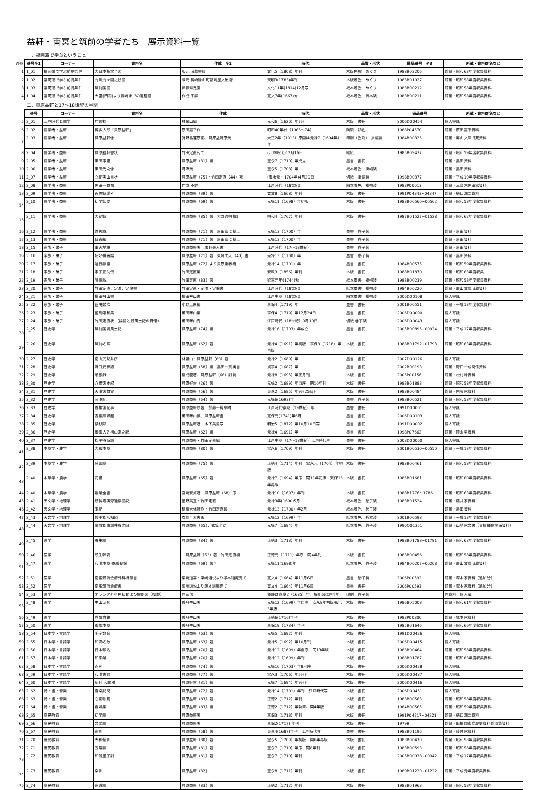益軒・南冥と筑前の学者たち　展示資料一覧
一、福岡藩で学ぶということ
| 通番 | 番号※1 | コーナー | 資料名 | 作成 ※2 | 時代 | 品質・形状 | 備品番号 ※3 | 所蔵・資料群名など |
| --- | --- | --- | --- | --- | --- | --- | --- | --- |
| 1 | 1_01 | 福岡藩で学ぶ前提条件 | 大日本指掌全図 | 版元:浪華書籍 | 文化5（1808）年刊 | 木版色摺 めくり | 1988B02206 | 館蔵・昭和63年度収集資料 |
| 2 | 1_02 | 福岡藩で学ぶ前提条件 | 九州九ヶ国之絵図 | 版元:長崎勝山町冨嶋屋文治衛 | 天明3(1783)年刊 | 木版着色 めくり | 1983B01927 | 館蔵・昭和58年度収集資料 |
| 3 | 1_03 | 福岡藩で学ぶ前提条件 | 筑前国図 | 伊藤常足画 | 文化11年(1814)12月写 | 紙本着色 めくり | 1983B00212 | 館蔵・昭和58年度収集資料 |
| 4 | 1_04 | 福岡藩で学ぶ前提条件 | 大里(門司)より長崎までの道程図 | 作成:不詳 | 寛文7年(1667)ヵ | 紙本着色 折本装 | 1983B00211 | 館蔵・昭和58年度収集資料 |
二、貝原益軒と17～18世紀の学問
| | 番号 | コーナー | 資料名 | 作成 | 時代 | 品質・形状 | 備品番号 | 所蔵・資料群名など |
| --- | --- | --- | --- | --- | --- | --- | --- | --- |
| 5 | 2_01 | 江戸時代と儒学 | 巵言抄 | 林羅山編 | 元和6（1620）年7月 | 木版 書冊 | 2006D00454 | 個人寄託 |
| 6 | 2_02 | 儒学者・益軒 | 博多人形「貝原益軒」 | 原田嘉平作 | 昭和40年代（1965～74） | 陶製 彩色 | 1988P04570 | 館蔵・原田嘉平資料 |
| 7 | 2_03 | 儒学者・益軒 | 貝原益軒像 | 狩野昌運原画、貝原益軒原賛 | 大正2年（1913）原画は元禄7（1694年）年 | 印刷（色刷） 掛幅装 | 1984B00325 | 館蔵・屏山文庫旧蔵資料 |
| 8 | 2_04 | 儒学者・益軒 | 貝原益軒書状 | 竹田定直宛て | (江戸時代)12月16日 | 継紙 | 1985B09437 | 館蔵・昭和59年度収集資料 |
| 9 | 2_05 | 儒学者・益軒 | 黒田家譜 | 貝原益軒（81）編 | 宝永7（1710）年成立 | 墨書 書冊 | | 館蔵・黒田資料 |
| 10 | 2_06 | 儒学者・益軒 | 黒田光之像 | 月潭賛 | 宝永5（1708）年 | 紙本着色 掛幅装 | | 館蔵・黒田資料 |
| 11 | 2_07 | 儒学者・益軒 | 立花実山書状 | 貝原益軒（75）・竹田定直（44）宛 | (宝永元・1704年)4月20日 | 切紙 掛幅装 | 1998B00377 | 館蔵・平成10年度収集資料 |
| 12 | 2_08 | 儒学者・益軒 | 黒田一貫像 | 作成:不詳 | 江戸時代（18世紀） | 絹本着色 掛幅装 | 1983P00013 | 館蔵・三奈木黒田家資料 |
| 13 | 2_09 | 儒学者・益軒 | 近思録備考 | 貝原益軒（39）著 | 寛文8（1668）年刊 | 木版 書冊 | 1991P04343~04347 | 館蔵・樋口潤二資料 |
| 14 | 2_10 | 儒学者・益軒 | 初学知要 | 貝原益軒（69）著 | 元禄11（1698）年初版 | 木版 書冊 | 1983B00560~00562 | 館蔵・昭和58年度収集資料 |
| 15 | 2_11 | 儒学者・益軒 | 大疑録 | 貝原益軒（85）著 大野通明校訂 | 明和4（1767）年刊 | 木版 書冊 | 1987B01527~01528 | 館蔵・昭和62年度収集資料 |
| 16 | 2_12 | 儒学者・益軒 | 為善説 | 貝原益軒（71）著 黒田家に献上 | 元禄13（1700）年 | 墨書 巻子装 | | 館蔵・黒田資料 |
| 17 | 2_13 | 儒学者・益軒 | 日省編 | 貝原益軒（71）著 黒田家に献上 | 元禄13（1700）年 | 墨書 巻子装 | | 館蔵・黒田資料 |
| 18 | 2_15 | 家族・弟子 | 事天地説 | 貝原益軒著 東軒夫人書 | 江戸時代（17～18世紀） | 墨書 巻子装 | | 館蔵・黒田資料 |
| 19 | 2_16 | 家族・弟子 | 始好佛者論 | 貝原益軒（71）著 東軒夫人（49）書 | 元禄13（1700）年 | 墨書 巻子装 | | 館蔵・黒田資料 |
| 20 | 2_17 | 家族・弟子 | 贐行訓語 | 貝原益軒（72）より貝原重春宛 | 元禄14（1701）年 | 墨書 書冊 | 1984B00575 | 館蔵・昭和59年度収集資料 |
| 21 | 2_18 | 家族・弟子 | 孝子正助伝 | 竹田定直編 | 安政3（1856）年刊 | 木版 書冊 | 1988B01870 | 館蔵・昭和63年度収集 |
| 22 | 2_19 | 家族・弟子 | 陰徳説 | 竹田定直（83）著 | 延享元年(1744)秋 | 紙本墨書 掛幅装 | 1983B00239 | 館蔵・昭和58年度収集資料 |
| 23 | 2_20 | 家族・弟子 | 竹田定直、定澄、定倫書 | 竹田定直・定澄・定倫書 | 江戸時代（18世紀） | 紙本墨書 掛幅装 | 1984B00220 | 館蔵・屏山文庫旧蔵資料 |
| 24 | 2_21 | 家族・弟子 | 櫛田琴山書 | 櫛田琴山書 | 江戸中期（18世紀） | 絹本墨書 掛幅装 | 2006D00108 | 個人寄託 |
| 25 | 2_22 | 家族・弟子 | 藍嶋鼓吹 | 小野上厚編 | 享保4（1719）年 | 墨書 書冊 | 2001B00551 | 館蔵・平成13年度収集資料 |
| 26 | 2_23 | 家族・弟子 | 藍島唱和集 | 櫛田琴山編 | 享保4（1719）年12月24日 | 墨書 書冊 | 2006D00090 | 個人寄託 |
| 27 | 2_24 | 家族・弟子 | 竹田定直状 （論語と続風土記の貸借） | 櫛田琴山宛 | 江戸時代（18世紀）9月10日 | 切紙 巻子装 | 2006D00043 | 個人寄託 |
| 28 | 2_25 | 歴史学 | 筑前国続風土記 | 貝原益軒（74）編 | 元禄16（1703）年成立 | 墨書 書冊 | 2005B00895~00924 | 館蔵・平成17年度収集資料 |
| 29 | 2_26 | 歴史学 | 筑前名寄 | 貝原益軒（62）著 | 元禄4（1691）年初版 享保3（1718）年再版 | 木版 書冊 | 1988B01792~01793 | 館蔵・昭和63年度収集資料 |
| 30 | 2_27 | 歴史学 | 南山刀銘井序 | 林羅山・貝原益軒（60）著 | 元禄2（1689）年 | 墨書 書冊 | 2007D00126 | 個人寄託 |
| 31 | 2_28 | 歴史学 | 野口氏世譜 | 貝原益軒（58）編 黒田一貫奥書 | 貞享4（1687）年 | 墨書 書冊 | 2002B00193 | 館蔵・野口一成関係資料 |
| 32 | 2_29 | 歴史学 | 懲毖録 | 柳成龍著、貝原益軒（66）訓読 | 元禄8（1695）年正月刊 | 木版 書冊 | 2005P00156 | 館蔵・松村緑資料 |
| 33 | 2_30 | 歴史学 | 八幡宮本紀 | 貝原好古（26）著 | 元禄2（1689）年自序 同10年刊 | 木版 書冊 | 1983B01883 | 館蔵・昭和58年度収集資料 |
| 34 | 2_31 | 歴史学 | 天満宮故実 | 貝原益軒（56）著 | 貞享2（1685）年9月25日刊 | 木版 書冊 | 1983B00484 | 館蔵・内藤家資料 |
| 35 | 2_32 | 歴史学 | 岡湊記 | 貝原益軒（64）著 | 元禄6(1693)年 | 墨書 巻子装 | 1983B00521 | 館蔵・昭和58年度収集資料 |
| 36 | 2_33 | 歴史学 | 香椎宮記事 | 貝原益軒原著 加藤一純奉納 | 江戸時代後期（19世紀）写 | 墨書 書冊 | 1991D00001 | 個人寄託 |
| 37 | 2_34 | 歴史学 | 香椎廟縁起 | 櫛田琴山撰、貝原益軒書 | 寛保元(1741)年6月 | 墨書 書冊 | 2006D00103 | 個人寄託 |
| 38 | 2_35 | 歴史学 | 綾杉賦 | 貝原益軒著 木下美重写 | 明治5（1872）年10月10日写 | 墨書 書冊 | 1991D00002 | 個人寄託 |
| 39 | 2_36 | 歴史学 | 御家人先祖由来之記 | 貝原益軒（62）編 | 元禄4（1691）年 | 墨書 書冊 | 1998P07662 | 館蔵・隈末男資料 |
| 40 | 2_37 | 歴史学 | 松平等系譜 | 貝原益軒・竹田定直編 | 江戸中期（17～18世紀）江戸時代写 | 墨書 書冊 | 2003D00060 | 個人寄託 |
| 41 | 2_38 | 本草学・農学 | 大和本草 | 貝原益軒（80）著 | 宝永6（1709）年刊 | 木版 書冊 | 2001B00530~00550 | 館蔵・平成13年度収集資料 |
| 42 | 2_39 | 本草学・農学 | 諸菜譜 | 貝原益軒（75）著 | 正徳4（1714）年刊 宝永元（1704）年初版 | 木版 書冊 | 1983B00461 | 館蔵・昭和58年度収集資料 |
| 43 | 2_40 | 本草学・農学 | 花譜 | 貝原益軒（65）著 | 元禄7（1694）年序 同11年初版 天保15年再版 | 木版 書冊 | 1985B01681 | 館蔵・昭和60年度収集資料 |
| 44 | 2_40 | 本草学・農学 | 農業全書 | 宮崎安貞著 貝原益軒（68）序 | 元禄10（1697）年刊 | 木版 書冊 | 1988B1776～1786 | 館蔵・昭和63年度収集資料 |
| 45 | 2_41 | 天文学・地理学 | 新製堪輿旁通儀図説 | 星野実宣・竹田定直 | 元禄3年(1690)5月 | 紙本着色 巻子装 | 1983B01524 | 館蔵・藤井家資料 |
| 46 | 2_42 | 天文学・地理学 | 玉記 | 稲富大休軒作・竹田定直跋 | 元禄13（1700）年2月 | 紙本着色 巻子装 | | 館蔵・黒田資料 |
| 47 | 2_43 | 天文学・地理学 | 鞍手郡形相図 | 衣笠半太夫画 | 元禄12（1699）年 | 紙本着色 折本装 | 2001B00598 | 館蔵・平成13年度収集資料 |
| 48 | 2_44 | 天文学・地理学 | 築城郡東城井谷之図 | 貝原益軒（65）、衣笠半助 | 元禄7（1694）年 | 紙本着色 巻子装 | 1990Q01351 | 館蔵・山崎家文書（青柳種信関係資料） |
| 49 | 2_45 | 医学 | 養生訓 | 貝原益軒（84）著 | 正徳3（1713）年刊 | 木版 書冊 | 1988B01788~01791 | 館蔵・昭和63年度収集資料 |
| 50 | 2_46 | 医学 | 頤生輯要 | 貝原益軒（53）著 竹田定直編 | 正徳元（1711）年序 同4年刊 | 木版 書冊 | 1983B00456 | 館蔵・昭和58年度収集資料 |
| 51 | 2_47 | 医学 | 和漢本草･医薬秘鑑 | 貝原益軒（69）著？ | 元禄11(1698)年 | 紙本着色 巻子装 | 1984B00207~00208 | 館蔵・屏山文庫旧蔵資料 |
| 52 | 2_51 | 医学 | 南蛮源流金瘡外科相伝書 | 栗崎道喜・栗崎道悦より塚本道庵宛て | 寛文4（1664）年11月6日 | 墨書 巻子装 | 2006P00592 | 館蔵・塚本家資料（追加分） |
| 53 | 2_52 | 医学 | 南蛮源流金瘡書 | 栗崎道悦より塚本道庵宛て | 寛文4（1664）年11月6日 | 墨書 書冊 | 2006P00593 | 館蔵・塚本家資料（追加分） |
| 54 | 2_53 | 医学 | オランダ外科免状および解剖図（複製） | 原三信 | 免許は貞享2（1685）年、解剖図は同4年 | 印刷 巻子装 | | 原資料 個人蔵 |
| 55 | 2_48 | 医学 | 牛山活套 | 香月牛山著 | 元禄12（1699）年自序 安永8年初版弘化3年版 | 木版 書冊 | 1986B05008 | 館蔵・昭和61年度収集資料 |
| 56 | 2_49 | 医学 | 巻懐食鏡 | 香月牛山著 | 正徳6(1716)年刊 | 木版 書冊 | 1983P00800 | 館蔵・塚本家資料 |
| 57 | 2_50 | 医学 | 薬籠本草 | 香月牛山著 | 享保19（1734）年刊 | 木版 書冊 | 1985B01646 | 館蔵・昭和60年度収集資料 |
| 58 | 2_54 | 日本学・言語学 | 千字類合 | 貝原益軒（63）著 | 元禄5（1692）年刊 | 木版 書冊 | 1991D00426 | 個人寄託 |
| 59 | 2_55 | 日本学・言語学 | 和漢名数 | 貝原益軒（63）著 | 元禄5（1692）年10月刊 | 木版 書冊 | 2006D00415 | 個人寄託 |
| 60 | 2_56 | 日本学・言語学 | 日本釈名 | 貝原益軒（70）著 | 元禄12（1699）年自序 同13年版 | 木版 書冊 | 1983B00464 | 館蔵・昭和58年度収集資料 |
| 61 | 2_57 | 日本学・言語学 | 和字解 | 貝原益軒（70）著 | 元禄12（1699）年刊 | 木版 書冊 | 1988B01787 | 館蔵・昭和63年度収集資料 |
| 62 | 2_58 | 日本学・言語学 | 点例 | 貝原益軒（74）著 | 元禄16（1703）年8月序 | 木版 書冊 | 2006D00428 | 個人寄託 |
| 63 | 2_59 | 日本学・言語学 | 和漢古諺 | 貝原益軒（77）著 | 宝永3（1706）年5月刊 | 木版 書冊 | 2006D00437 | 個人寄託 |
| 64 | 2_60 | 日本学・言語学 | 新刊 和爾雅 | 貝原好古（31）編 | 元禄7（1694）年9月刊 | 木版 書冊 | 2006D00416 | 個人寄託 |
| 65 | 2_62 | 詩・書・音楽 | 音楽記聞 | 貝原益軒（72）著 | 元禄14（1701）年刊 江戸時代写 | 木版 書冊 | 2006D00451 | 個人寄託 |
| 66 | 2_63 | 詩・書・音楽 | 心画軌範 | 貝原益軒（83）著 | 正徳2（1712）年刊 | 木版 書冊 | 1983B00563 | 館蔵・昭和58年度収集資料 |
| 67 | 2_64 | 詩・書・音楽 | 自娯集 | 貝原益軒（83）編 | 正徳2（1712）年執筆、同4年版 | 木版 書冊 | 1984B00565 | 館蔵・昭和59年度収集資料 |
| 68 | 2_65 | 庶民教育 | 初学訓 | 貝原益軒著 | 享保3（1718）年刊 | 木版 書冊 | 1991P04217~04221 | 館蔵・樋口潤二資料 |
| 69 | 2_66 | 庶民教育 | 文武訓 | 貝原益軒著 | 享保2(1717) 年刊 | 木版 書冊 | 1979B | 館蔵・旧福岡市立歴史資料館収集資料 |
| 70 | 2_67 | 庶民教育 | 家訓 | 貝原益軒（58）著 | 貞享4(1687)年刊 江戸時代写 | 墨書 書冊 | 1983B01196 | 館蔵・藤井家資料 |
| 71 | 2_70 | 庶民教育 | 大和俗訓 | 貝原益軒（80）著 | 宝永5（1709）年初版 同6年再版 | 木版 書冊 | 1983B00470 | 館蔵・昭和58年度収集資料 |
| 72 | 2_71 | 庶民教育 | 五常訓 | 貝原益軒（81）著 | 宝永7（1710）年序 同8年刊 | 木版 書冊 | 1983B00593 | 館蔵・昭和58年度収集資料 |
| 73 | 2_72 | 庶民教育 | 和俗童子訓 | 貝原益軒（81）著 | 宝永7（1710）年刊 | 木版 書冊 | 2005B00938~00942 | 館蔵・平成17年度収集資料 |
| 74 | 2_73 | 庶民教育 | 楽訓 | 貝原益軒（82) | 宝永8（1711）年刊 | 木版 書冊 | 1989B01220~01222 | 館蔵・平成元年度収集資料 |
| 75 | 2_74 | 庶民教育 | 家道訓 | 貝原益軒（83）著 | 正徳2（1712）年刊 | 木版 書冊 | 1983B01963 | 館蔵・昭和58年度収集資料 |